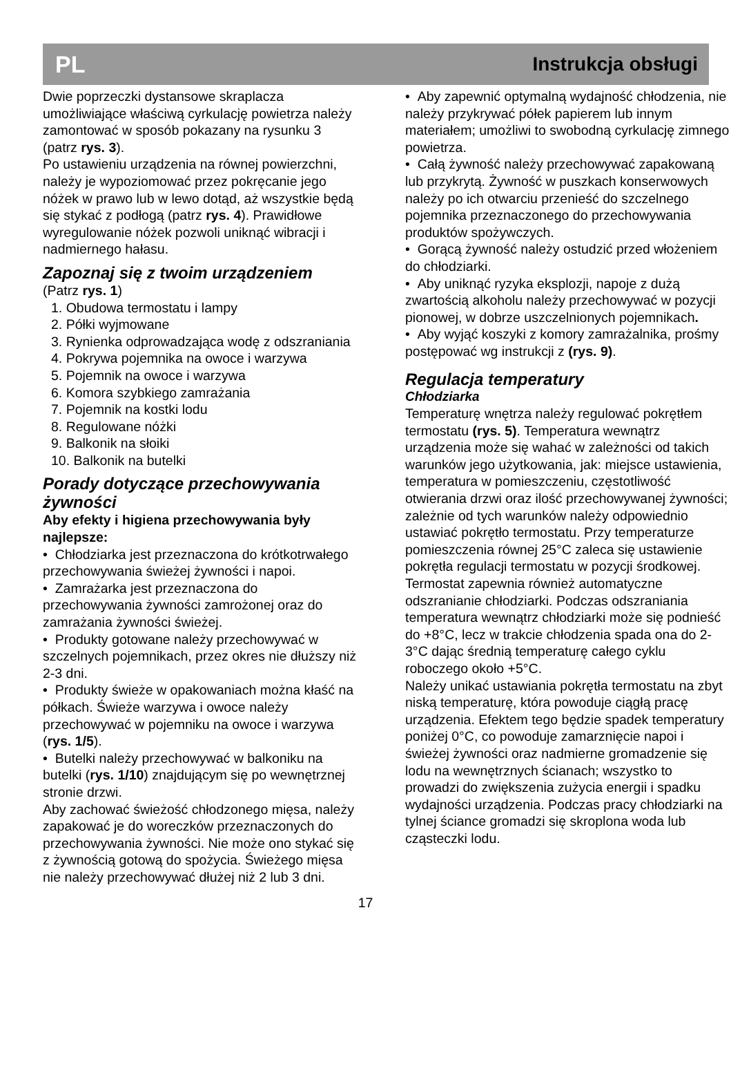PL Instrukcja obsługi
Dwie poprzeczki dystansowe skraplacza umożliwiające właściwą cyrkulację powietrza należy zamontować w sposób pokazany na rysunku 3 (patrz rys. 3).
Po ustawieniu urządzenia na równej powierzchni, należy je wypoziomować przez pokręcanie jego nóżek w prawo lub w lewo dotąd, aż wszystkie będą się stykać z podłogą (patrz rys. 4). Prawidłowe wyregulowanie nóżek pozwoli uniknąć wibracji i nadmiernego hałasu.
Zapoznaj się z twoim urządzeniem
(Patrz rys. 1)
1. Obudowa termostatu i lampy
2. Półki wyjmowane
3. Rynienka odprowadzająca wodę z odszraniania
4. Pokrywa pojemnika na owoce i warzywa
5. Pojemnik na owoce i warzywa
6. Komora szybkiego zamrażania
7. Pojemnik na kostki lodu
8. Regulowane nóżki
9. Balkonik na słoiki
10. Balkonik na butelki
Porady dotyczące przechowywania żywności
Aby efekty i higiena przechowywania były najlepsze:
• Chłodziarka jest przeznaczona do krótkotrwałego przechowywania świeżej żywności i napoi.
• Zamrażarka jest przeznaczona do przechowywania żywności zamrożonej oraz do zamrażania żywności świeżej.
• Produkty gotowane należy przechowywać w szczelnych pojemnikach, przez okres nie dłuższy niż 2-3 dni.
• Produkty świeże w opakowaniach można kłaść na półkach. Świeże warzywa i owoce należy przechowywać w pojemniku na owoce i warzywa (rys. 1/5).
• Butelki należy przechowywać w balkoniku na butelki (rys. 1/10) znajdującym się po wewnętrznej stronie drzwi.
Aby zachować świeżość chłodzonego mięsa, należy zapakować je do woreczków przeznaczonych do przechowywania żywności. Nie może ono stykać się z żywnością gotową do spożycia. Świeżego mięsa nie należy przechowywać dłużej niż 2 lub 3 dni.
• Aby zapewnić optymalną wydajność chłodzenia, nie należy przykrywać półek papierem lub innym materiałem; umożliwi to swobodną cyrkulację zimnego powietrza.
• Całą żywność należy przechowywać zapakowaną lub przykrytą. Żywność w puszkach konserwowych należy po ich otwarciu przenieść do szczelnego pojemnika przeznaczonego do przechowywania produktów spożywczych.
• Gorącą żywność należy ostudzić przed włożeniem do chłodziarki.
• Aby uniknąć ryzyka eksplozji, napoje z dużą zwartością alkoholu należy przechowywać w pozycji pionowej, w dobrze uszczelnionych pojemnikach.
• Aby wyjąć koszyki z komory zamrażalnika, prośmy postępować wg instrukcji z (rys. 9).
Regulacja temperatury
Chłodziarka
Temperaturę wnętrza należy regulować pokrętłem termostatu (rys. 5). Temperatura wewnątrz urządzenia może się wahać w zależności od takich warunków jego użytkowania, jak: miejsce ustawienia, temperatura w pomieszczeniu, częstotliwość otwierania drzwi oraz ilość przechowywanej żywności; zależnie od tych warunków należy odpowiednio ustawiać pokrętło termostatu. Przy temperaturze pomieszczenia równej 25°C zaleca się ustawienie pokrętła regulacji termostatu w pozycji środkowej.
Termostat zapewnia również automatyczne odszranianie chłodziarki. Podczas odszraniania temperatura wewnątrz chłodziarki może się podnieść do +8°C, lecz w trakcie chłodzenia spada ona do 2-3°C dając średnią temperaturę całego cyklu roboczego około +5°C.
Należy unikać ustawiania pokrętła termostatu na zbyt niską temperaturę, która powoduje ciągłą pracę urządzenia. Efektem tego będzie spadek temperatury poniżej 0°C, co powoduje zamarznięcie napoi i świeżej żywności oraz nadmierne gromadzenie się lodu na wewnętrznych ścianach; wszystko to prowadzi do zwiększenia zużycia energii i spadku wydajności urządzenia. Podczas pracy chłodziarki na tylnej ściance gromadzi się skroplona woda lub cząsteczki lodu.
17